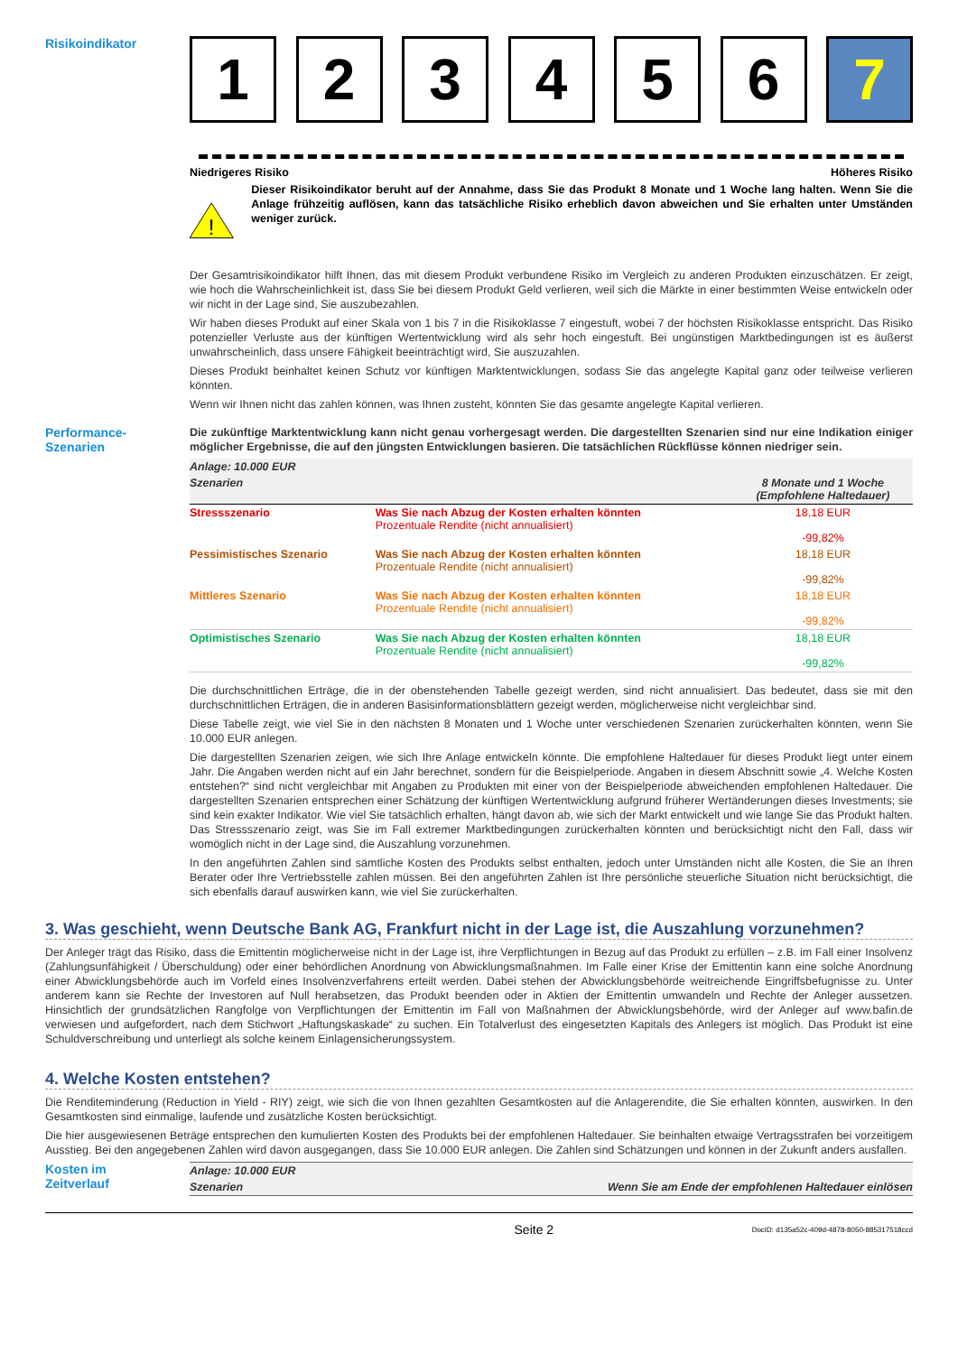Risikoindikator
1 2 3 4 5 6 7
Niedrigeres Risiko Höheres Risiko
!
Dieser Risikoindikator beruht auf der Annahme, dass Sie das Produkt 8 Monate und 1 Woche lang halten. Wenn Sie die Anlage frühzeitig auflösen, kann das tatsächliche Risiko erheblich davon abweichen und Sie erhalten unter Umständen weniger zurück.
Der Gesamtrisikoindikator hilft Ihnen, das mit diesem Produkt verbundene Risiko im Vergleich zu anderen Produkten einzuschätzen. Er zeigt, wie hoch die Wahrscheinlichkeit ist, dass Sie bei diesem Produkt Geld verlieren, weil sich die Märkte in einer bestimmten Weise entwickeln oder wir nicht in der Lage sind, Sie auszubezahlen.
Wir haben dieses Produkt auf einer Skala von 1 bis 7 in die Risikoklasse 7 eingestuft, wobei 7 der höchsten Risikoklasse entspricht. Das Risiko potenzieller Verluste aus der künftigen Wertentwicklung wird als sehr hoch eingestuft. Bei ungünstigen Marktbedingungen ist es äußerst unwahrscheinlich, dass unsere Fähigkeit beeinträchtigt wird, Sie auszuzahlen.
Dieses Produkt beinhaltet keinen Schutz vor künftigen Marktentwicklungen, sodass Sie das angelegte Kapital ganz oder teilweise verlieren könnten.
Wenn wir Ihnen nicht das zahlen können, was Ihnen zusteht, könnten Sie das gesamte angelegte Kapital verlieren.
Performance-
Szenarien
Die zukünftige Marktentwicklung kann nicht genau vorhergesagt werden. Die dargestellten Szenarien sind nur eine Indikation einiger möglicher Ergebnisse, die auf den jüngsten Entwicklungen basieren. Die tatsächlichen Rückflüsse können niedriger sein.
| Anlage: 10.000 EUR | | |
| Szenarien | | 8 Monate und 1 Woche (Empfohlene Haltedauer) |
| Stressszenario | Was Sie nach Abzug der Kosten erhalten könnten Prozentuale Rendite (nicht annualisiert) | 18,18 EUR -99,82% |
| Pessimistisches Szenario | Was Sie nach Abzug der Kosten erhalten könnten Prozentuale Rendite (nicht annualisiert) | 18,18 EUR -99,82% |
| Mittleres Szenario | Was Sie nach Abzug der Kosten erhalten könnten Prozentuale Rendite (nicht annualisiert) | 18,18 EUR -99,82% |
| Optimistisches Szenario | Was Sie nach Abzug der Kosten erhalten könnten Prozentuale Rendite (nicht annualisiert) | 18,18 EUR -99,82% |
Die durchschnittlichen Erträge, die in der obenstehenden Tabelle gezeigt werden, sind nicht annualisiert. Das bedeutet, dass sie mit den durchschnittlichen Erträgen, die in anderen Basisinformationsblättern gezeigt werden, möglicherweise nicht vergleichbar sind.
Diese Tabelle zeigt, wie viel Sie in den nächsten 8 Monaten und 1 Woche unter verschiedenen Szenarien zurückerhalten könnten, wenn Sie 10.000 EUR anlegen.
Die dargestellten Szenarien zeigen, wie sich Ihre Anlage entwickeln könnte. Die empfohlene Haltedauer für dieses Produkt liegt unter einem Jahr. Die Angaben werden nicht auf ein Jahr berechnet, sondern für die Beispielperiode. Angaben in diesem Abschnitt sowie „4. Welche Kosten entstehen?“ sind nicht vergleichbar mit Angaben zu Produkten mit einer von der Beispielperiode abweichenden empfohlenen Haltedauer. Die dargestellten Szenarien entsprechen einer Schätzung der künftigen Wertentwicklung aufgrund früherer Wertänderungen dieses Investments; sie sind kein exakter Indikator. Wie viel Sie tatsächlich erhalten, hängt davon ab, wie sich der Markt entwickelt und wie lange Sie das Produkt halten. Das Stressszenario zeigt, was Sie im Fall extremer Marktbedingungen zurückerhalten könnten und berücksichtigt nicht den Fall, dass wir womöglich nicht in der Lage sind, die Auszahlung vorzunehmen.
In den angeführten Zahlen sind sämtliche Kosten des Produkts selbst enthalten, jedoch unter Umständen nicht alle Kosten, die Sie an Ihren Berater oder Ihre Vertriebsstelle zahlen müssen. Bei den angeführten Zahlen ist Ihre persönliche steuerliche Situation nicht berücksichtigt, die sich ebenfalls darauf auswirken kann, wie viel Sie zurückerhalten.
3. Was geschieht, wenn Deutsche Bank AG, Frankfurt nicht in der Lage ist, die Auszahlung vorzunehmen?
Der Anleger trägt das Risiko, dass die Emittentin möglicherweise nicht in der Lage ist, ihre Verpflichtungen in Bezug auf das Produkt zu erfüllen – z.B. im Fall einer Insolvenz (Zahlungsunfähigkeit / Überschuldung) oder einer behördlichen Anordnung von Abwicklungsmaßnahmen. Im Falle einer Krise der Emittentin kann eine solche Anordnung einer Abwicklungsbehörde auch im Vorfeld eines Insolvenzverfahrens erteilt werden. Dabei stehen der Abwicklungsbehörde weitreichende Eingriffsbefugnisse zu. Unter anderem kann sie Rechte der Investoren auf Null herabsetzen, das Produkt beenden oder in Aktien der Emittentin umwandeln und Rechte der Anleger aussetzen. Hinsichtlich der grundsätzlichen Rangfolge von Verpflichtungen der Emittentin im Fall von Maßnahmen der Abwicklungsbehörde, wird der Anleger auf www.bafin.de verwiesen und aufgefordert, nach dem Stichwort „Haftungskaskade“ zu suchen. Ein Totalverlust des eingesetzten Kapitals des Anlegers ist möglich. Das Produkt ist eine Schuldverschreibung und unterliegt als solche keinem Einlagensicherungssystem.
4. Welche Kosten entstehen?
Die Renditeminderung (Reduction in Yield - RIY) zeigt, wie sich die von Ihnen gezahlten Gesamtkosten auf die Anlagerendite, die Sie erhalten könnten, auswirken. In den Gesamtkosten sind einmalige, laufende und zusätzliche Kosten berücksichtigt.
Die hier ausgewiesenen Beträge entsprechen den kumulierten Kosten des Produkts bei der empfohlenen Haltedauer. Sie beinhalten etwaige Vertragsstrafen bei vorzeitigem Ausstieg. Bei den angegebenen Zahlen wird davon ausgegangen, dass Sie 10.000 EUR anlegen. Die Zahlen sind Schätzungen und können in der Zukunft anders ausfallen.
Kosten im
Zeitverlauf
| Anlage: 10.000 EUR | |
| Szenarien | Wenn Sie am Ende der empfohlenen Haltedauer einlösen |
Seite 2 DocID: d135a52c-409d-4878-8050-885317518ccd